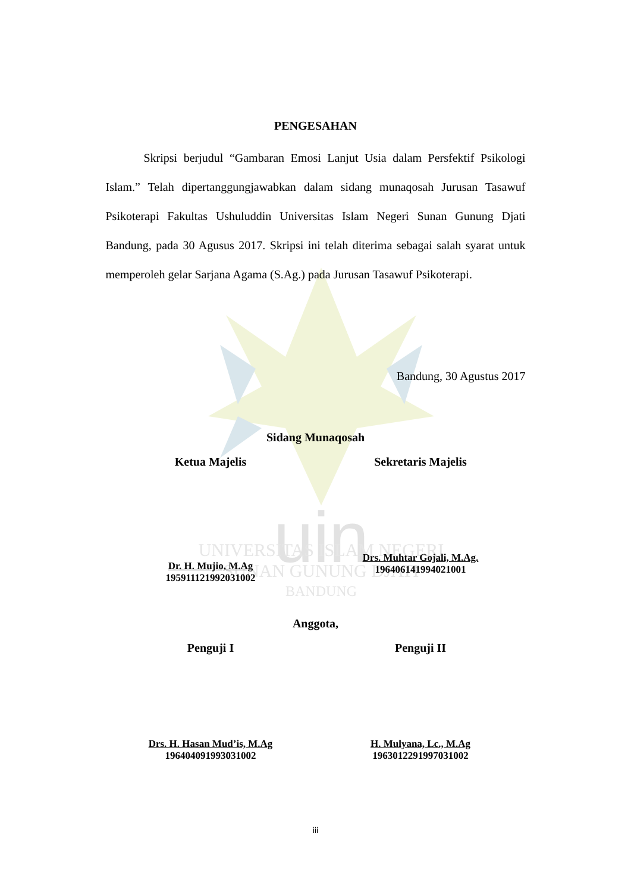uin
UNIVERSITAS ISLAM NEGERI
SUNAN GUNUNG DJATI
BANDUNG
PENGESAHAN
Skripsi berjudul “Gambaran Emosi Lanjut Usia dalam Persfektif Psikologi Islam.” Telah dipertanggungjawabkan dalam sidang munaqosah Jurusan Tasawuf Psikoterapi Fakultas Ushuluddin Universitas Islam Negeri Sunan Gunung Djati Bandung, pada 30 Agusus 2017. Skripsi ini telah diterima sebagai salah syarat untuk memperoleh gelar Sarjana Agama (S.Ag.) pada Jurusan Tasawuf Psikoterapi.
Bandung, 30 Agustus 2017
Sidang Munaqosah
Ketua Majelis Sekretaris Majelis
Dr. H. Mujio, M.Ag
195911121992031002
Drs. Muhtar Gojali, M.Ag.
196406141994021001
Anggota,
Penguji I Penguji II
Drs. H. Hasan Mud’is, M.Ag
196404091993031002
H. Mulyana, Lc., M.Ag
196301229199703100​2
iii